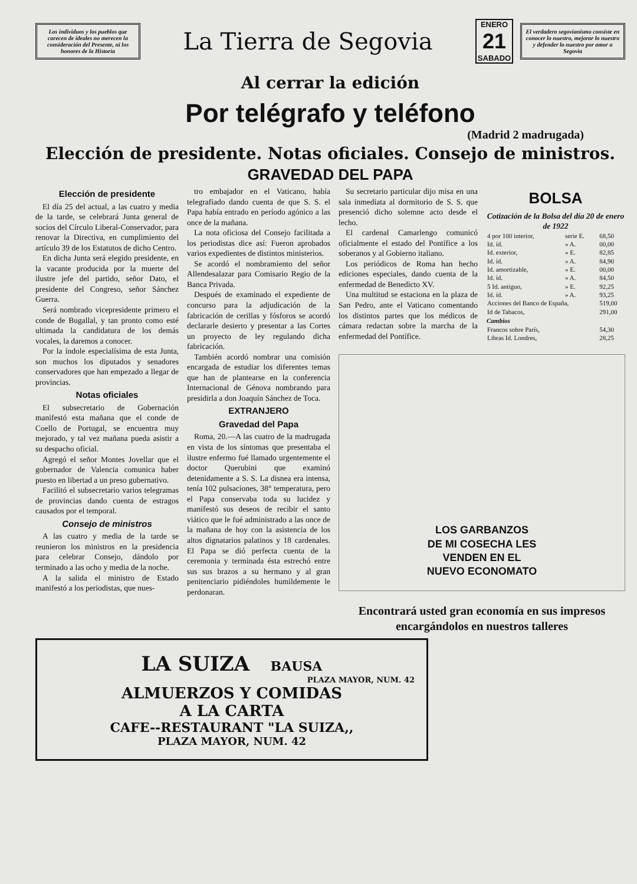Los individuos y los pueblos que carecen de ideales no merecen la consideración del Presente, ni los honores de la Historia
La Tierra de Segovia
ENERO
21
SABADO
El verdadero segovianismo consiste en conocer lo nuestro, mejorar lo nuestro y defender lo nuestro por amor a Segovia
Al cerrar la edición
Por telégrafo y teléfono
(Madrid 2 madrugada)
Elección de presidente. Notas oficiales. Consejo de ministros.
GRAVEDAD DEL PAPA
Elección de presidente
El día 25 del actual, a las cuatro y media de la tarde, se celebrará Junta general de socios del Círculo Liberal-Conservador, para renovar la Directiva, en cumplimiento del artículo 39 de los Estatutos de dicho Centro.
En dicha Junta será elegido presidente, en la vacante producida por la muerte del ilustre jefe del partido, señor Dato, el presidente del Congreso, señor Sánchez Guerra.
Será nombrado vicepresidente primero el conde de Bugallal, y tan pronto como esté ultimada la candidatura de los demás vocales, la daremos a conocer.
Por la índole especialísima de esta Junta, son muchos los diputados y senadores conservadores que han empezado a llegar de provincias.
Notas oficiales
El subsecretario de Gobernación manifestó esta mañana que el conde de Coello de Portugal, se encuentra muy mejorado, y tal vez mañana pueda asistir a su despacho oficial.
Agregó el señor Montes Jovellar que el gobernador de Valencia comunica haber puesto en libertad a un preso gubernativo.
Facilitó el subsecretario varios telegramas de provincias dando cuenta de estragos causados por el temporal.
Consejo de ministros
A las cuatro y media de la tarde se reunieron los ministros en la presidencia para celebrar Consejo, dándolo por terminado a las ocho y media de la noche.
A la salida el ministro de Estado manifestó a los periodistas, que nues-
tro embajador en el Vaticano, había telegrafiado dando cuenta de que S. S. el Papa había entrado en período agónico a las once de la mañana.
La nota oficiosa del Consejo facilitada a los periodistas dice así: Fueron aprobados varios expedientes de distintos ministerios.
Se acordó el nombramiento del señor Allendesalazar para Comisario Regio de la Banca Privada.
Después de examinado el expediente de concurso para la adjudicación de la fabricación de cerillas y fósforos se acordó declararle desierto y presentar a las Cortes un proyecto de ley regulando dicha fabricación.
También acordó nombrar una comisión encargada de estudiar los diferentes temas que han de plantearse en la conferencia Internacional de Génova nombrando para presidirla a don Joaquín Sánchez de Toca.
EXTRANJERO
Gravedad del Papa
Roma, 20.—A las cuatro de la madrugada en vista de los síntomas que presentaba el ilustre enfermo fué llamado urgentemente el doctor Querubini que examinó detenidamente a S. S. La disnea era intensa, tenía 102 pulsaciones, 38° temperatura, pero el Papa conservaba toda su lucidez y manifestó sus deseos de recibir el santo viático que le fué administrado a las once de la mañana de hoy con la asistencia de los altos dignatarios palatinos y 18 cardenales. El Papa se dió perfecta cuenta de la ceremonia y terminada ésta estrechó entre sus sus brazos a su hermano y al gran penitenciario pidiéndoles humildemente le perdonaran.
Su secretario particular dijo misa en una sala inmediata al dormitorio de S. S. que presenció dicho solemne acto desde el lecho.
El cardenal Camarlengo comunicó oficialmente el estado del Pontífice a los soberanos y al Gobierno italiano.
Los periódicos de Roma han hecho ediciones especiales, dando cuenta de la enfermedad de Benedicto XV.
Una multitud se estaciona en la plaza de San Pedro, ante el Vaticano comentando los distintos partes que los médicos de cámara redactan sobre la marcha de la enfermedad del Pontífice.
BOLSA
Cotización de la Bolsa del día 20 de enero de 1922
| 4 por 100 interior, | serie E. | 68,50 |
| Id. íd. | » A. | 00,00 |
| Id. exterior, | » E. | 82,85 |
| Id. íd. | » A. | 84,90 |
| Id. amortizable, | » E. | 00,00 |
| Id. íd. | » A. | 84,50 |
| 5 Id. antiguo, | » E. | 92,25 |
| Id. íd. | » A. | 93,25 |
| Acciones del Banco de España, | | 519,00 |
| Id de Tabacos, | | 291,00 |
| Cambios | | |
| Francos sobre París, | | 54,30 |
| Libras Id. Londres, | | 28,25 |
LOS GARBANZOS
DE MI COSECHA LES
VENDEN EN EL
NUEVO ECONOMATO
Encontrará usted gran economía en sus impresos encargándolos en nuestros talleres
LA SUIZA BAUSA
PLAZA MAYOR, NUM. 42
ALMUERZOS Y COMIDAS
A LA CARTA
CAFE--RESTAURANT "LA SUIZA,,
PLAZA MAYOR, NUM. 42